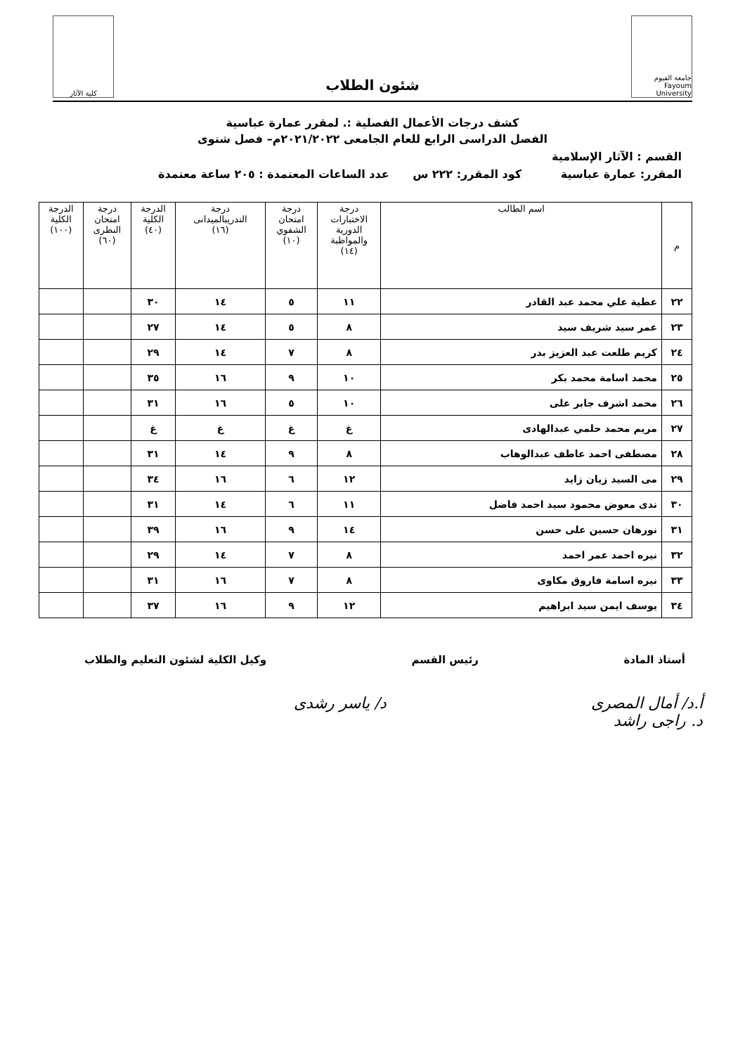جامعة الفيوم Fayoum University
شئون الطلاب
كلية الآثار
كشف درجات الأعمال الفصلية :. لمقرر عمارة عباسية
الفصل الدراسى الرابع للعام الجامعى ٢٠٢١/٢٠٢٢م– فصل شتوى
القسم : الآثار الإسلامية
المقرر: عمارة عباسية كود المقرر: ٢٢٢ س عدد الساعات المعتمدة : ٢٠٥ ساعة معتمدة
| م | اسم الطالب | درجة الاختبارات الدورية والمواظبة (١٤) | درجة امتحان الشفوي (١٠) | درجة التدريبالميدانى (١٦) | الدرجة الكلية (٤٠) | درجة امتحان النظرى (٦٠) | الدرجة الكلية (١٠٠) |
| --- | --- | --- | --- | --- | --- | --- | --- |
| ٢٢ | عطية علي محمد عبد القادر | ١١ | ٥ | ١٤ | ٣٠ | | |
| ٢٣ | عمر سيد شريف سيد | ٨ | ٥ | ١٤ | ٢٧ | | |
| ٢٤ | كريم طلعت عبد العزيز بدر | ٨ | ٧ | ١٤ | ٢٩ | | |
| ٢٥ | محمد اسامة محمد بكر | ١٠ | ٩ | ١٦ | ٣٥ | | |
| ٢٦ | محمد اشرف جابر على | ١٠ | ٥ | ١٦ | ٣١ | | |
| ٢٧ | مريم محمد حلمي عبدالهادى | غ | غ | غ | غ | | |
| ٢٨ | مصطفى احمد عاطف عبدالوهاب | ٨ | ٩ | ١٤ | ٣١ | | |
| ٢٩ | مى السيد زيان زايد | ١٢ | ٦ | ١٦ | ٣٤ | | |
| ٣٠ | ندى معوض محمود سيد احمد فاضل | ١١ | ٦ | ١٤ | ٣١ | | |
| ٣١ | نورهان حسين على حسن | ١٤ | ٩ | ١٦ | ٣٩ | | |
| ٣٢ | نيره احمد عمر احمد | ٨ | ٧ | ١٤ | ٢٩ | | |
| ٣٣ | نيره اسامة فاروق مكاوى | ٨ | ٧ | ١٦ | ٣١ | | |
| ٣٤ | يوسف ايمن سيد ابراهيم | ١٢ | ٩ | ١٦ | ٣٧ | | |
أستاذ المادة رئيس القسم وكيل الكلية لشئون التعليم والطلاب
أ.د/ أمال المصرى
د. راجى راشد د/ ياسر رشدى